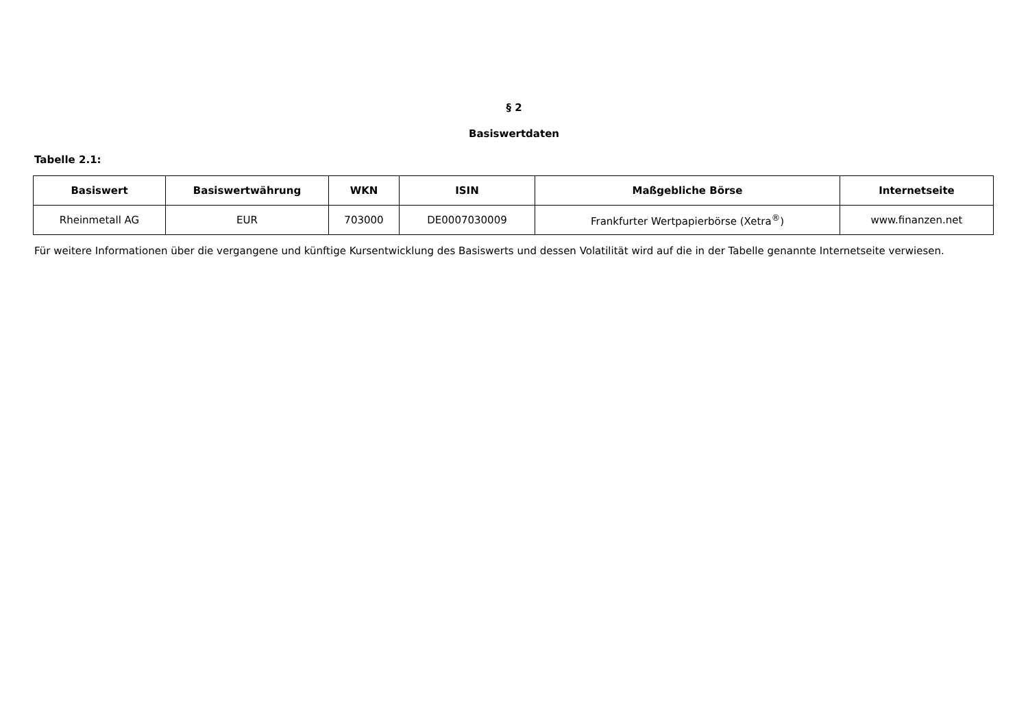§ 2
Basiswertdaten
Tabelle 2.1:
| Basiswert | Basiswertwährung | WKN | ISIN | Maßgebliche Börse | Internetseite |
| --- | --- | --- | --- | --- | --- |
| Rheinmetall AG | EUR | 703000 | DE0007030009 | Frankfurter Wertpapierbörse (Xetra<sup>®</sup>) | www.finanzen.net |
Für weitere Informationen über die vergangene und künftige Kursentwicklung des Basiswerts und dessen Volatilität wird auf die in der Tabelle genannte Internetseite verwiesen.